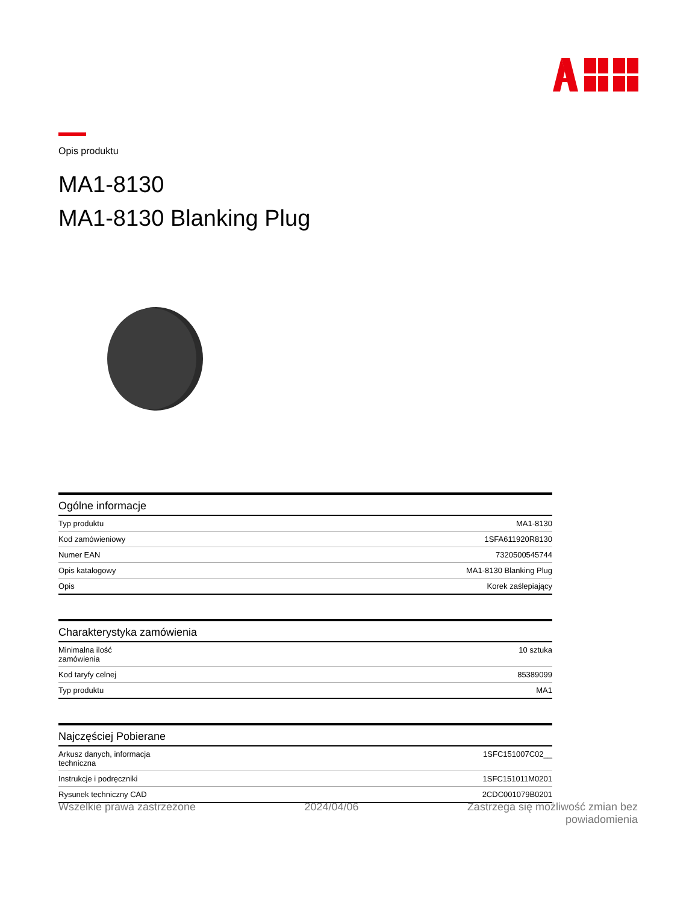Opis produktu
MA1-8130
MA1-8130 Blanking Plug
Ogólne informacje
| Typ produktu | MA1-8130 |
| Kod zamówieniowy | 1SFA611920R8130 |
| Numer EAN | 7320500545744 |
| Opis katalogowy | MA1-8130 Blanking Plug |
| Opis | Korek zaślepiający |
Charakterystyka zamówienia
| Minimalna ilość zamówienia | 10 sztuka |
| Kod taryfy celnej | 85389099 |
| Typ produktu | MA1 |
Najczęściej Pobierane
| Arkusz danych, informacja techniczna | 1SFC151007C02__ |
| Instrukcje i podręczniki | 1SFC151011M0201 |
| Rysunek techniczny CAD | 2CDC001079B0201 |
Wszelkie prawa zastrzeżone 2024/04/06 Zastrzega się możliwość zmian bez
powiadomienia